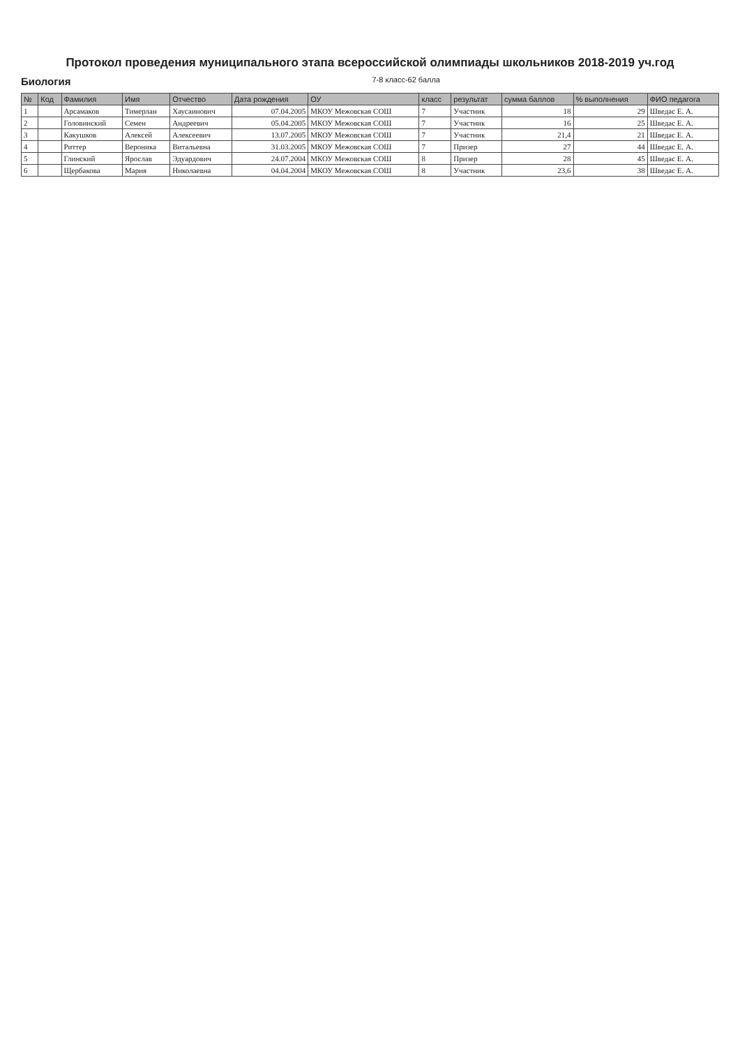Протокол проведения муниципального этапа всероссийской олимпиады школьников 2018-2019 уч.год
Биология 7-8 класс-62 балла
| № | Код | Фамилия | Имя | Отчество | Дата рождения | ОУ | класс | результат | сумма баллов | % выполнения | ФИО педагога |
| --- | --- | --- | --- | --- | --- | --- | --- | --- | --- | --- | --- |
| 1 | | Арсамаков | Тимерлан | Хаусаинович | 07.04.2005 | МКОУ Межовская СОШ | 7 | Участник | 18 | 29 | Шведас Е. А. |
| 2 | | Головинский | Семен | Андреевич | 05.04.2005 | МКОУ Межовская СОШ | 7 | Участник | 16 | 25 | Шведас Е. А. |
| 3 | | Какушков | Алексей | Алексеевич | 13.07.2005 | МКОУ Межовская СОШ | 7 | Участник | 21,4 | 21 | Шведас Е. А. |
| 4 | | Риттер | Вероника | Витальевна | 31.03.2005 | МКОУ Межовская СОШ | 7 | Призер | 27 | 44 | Шведас Е. А. |
| 5 | | Глинский | Ярослав | Эдуардович | 24.07.2004 | МКОУ Межовская СОШ | 8 | Призер | 28 | 45 | Шведас Е. А. |
| 6 | | Щербакова | Мария | Николаевна | 04.04.2004 | МКОУ Межовская СОШ | 8 | Участник | 23,6 | 38 | Шведас Е. А. |